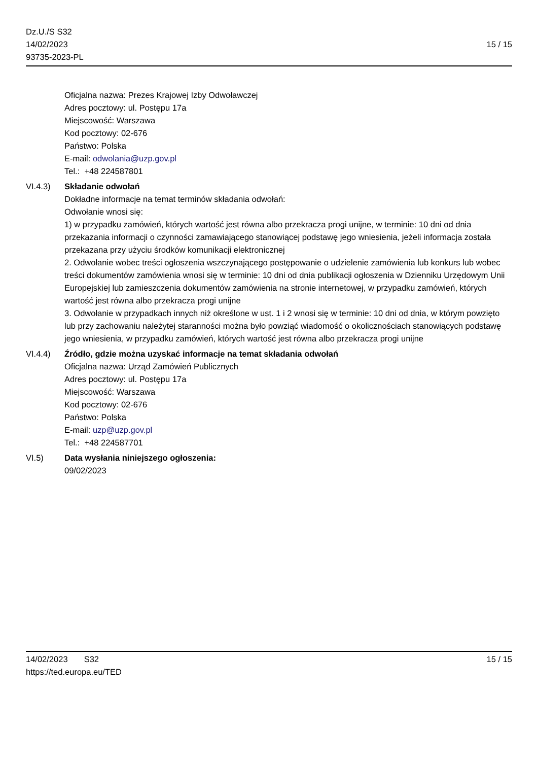Dz.U./S S32
14/02/2023
93735-2023-PL
15 / 15
Oficjalna nazwa: Prezes Krajowej Izby Odwoławczej
Adres pocztowy: ul. Postępu 17a
Miejscowość: Warszawa
Kod pocztowy: 02-676
Państwo: Polska
E-mail: odwolania@uzp.gov.pl
Tel.: +48 224587801
VI.4.3) Składanie odwołań
Dokładne informacje na temat terminów składania odwołań:
Odwołanie wnosi się:
1) w przypadku zamówień, których wartość jest równa albo przekracza progi unijne, w terminie: 10 dni od dnia przekazania informacji o czynności zamawiającego stanowiącej podstawę jego wniesienia, jeżeli informacja została przekazana przy użyciu środków komunikacji elektronicznej
2. Odwołanie wobec treści ogłoszenia wszczynającego postępowanie o udzielenie zamówienia lub konkurs lub wobec treści dokumentów zamówienia wnosi się w terminie: 10 dni od dnia publikacji ogłoszenia w Dzienniku Urzędowym Unii Europejskiej lub zamieszczenia dokumentów zamówienia na stronie internetowej, w przypadku zamówień, których wartość jest równa albo przekracza progi unijne
3. Odwołanie w przypadkach innych niż określone w ust. 1 i 2 wnosi się w terminie: 10 dni od dnia, w którym powzięto lub przy zachowaniu należytej staranności można było powziąć wiadomość o okolicznościach stanowiących podstawę jego wniesienia, w przypadku zamówień, których wartość jest równa albo przekracza progi unijne
VI.4.4) Źródło, gdzie można uzyskać informacje na temat składania odwołań
Oficjalna nazwa: Urząd Zamówień Publicznych
Adres pocztowy: ul. Postępu 17a
Miejscowość: Warszawa
Kod pocztowy: 02-676
Państwo: Polska
E-mail: uzp@uzp.gov.pl
Tel.: +48 224587701
VI.5) Data wysłania niniejszego ogłoszenia:
09/02/2023
14/02/2023 S32 15 / 15
https://ted.europa.eu/TED